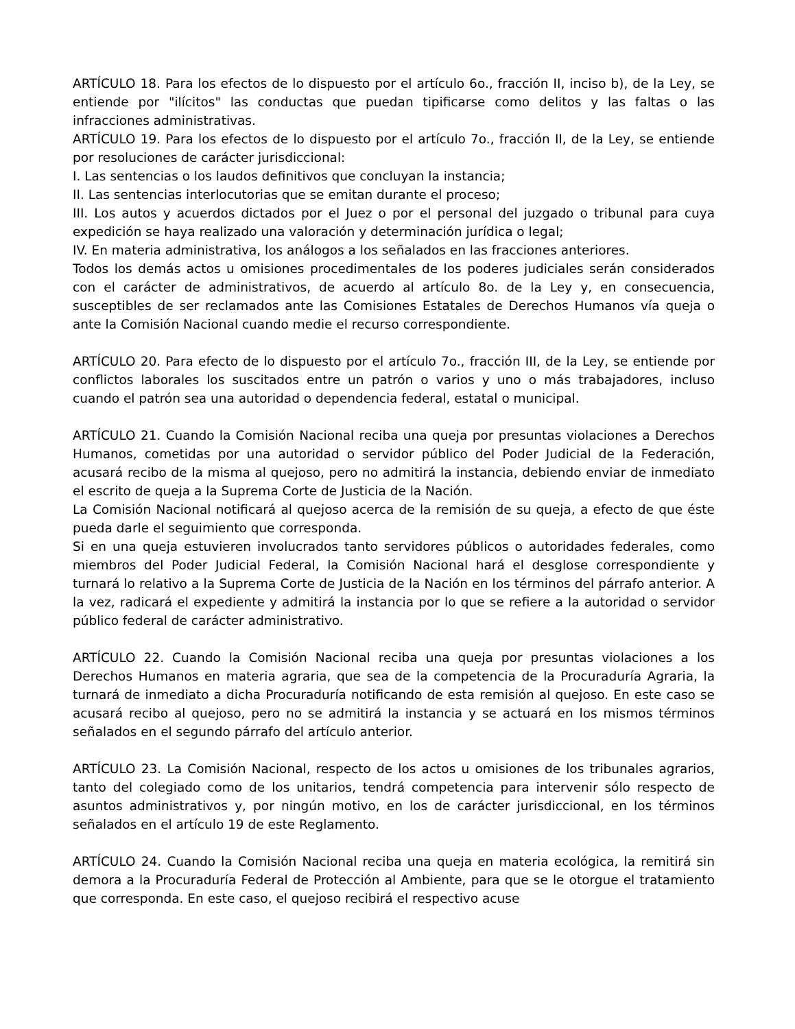ARTÍCULO 18. Para los efectos de lo dispuesto por el artículo 6o., fracción II, inciso b), de la Ley, se entiende por "ilícitos" las conductas que puedan tipificarse como delitos y las faltas o las infracciones administrativas.
ARTÍCULO 19. Para los efectos de lo dispuesto por el artículo 7o., fracción II, de la Ley, se entiende por resoluciones de carácter jurisdiccional:
I. Las sentencias o los laudos definitivos que concluyan la instancia;
II. Las sentencias interlocutorias que se emitan durante el proceso;
III. Los autos y acuerdos dictados por el Juez o por el personal del juzgado o tribunal para cuya expedición se haya realizado una valoración y determinación jurídica o legal;
IV. En materia administrativa, los análogos a los señalados en las fracciones anteriores.
Todos los demás actos u omisiones procedimentales de los poderes judiciales serán considerados con el carácter de administrativos, de acuerdo al artículo 8o. de la Ley y, en consecuencia, susceptibles de ser reclamados ante las Comisiones Estatales de Derechos Humanos vía queja o ante la Comisión Nacional cuando medie el recurso correspondiente.
ARTÍCULO 20. Para efecto de lo dispuesto por el artículo 7o., fracción III, de la Ley, se entiende por conflictos laborales los suscitados entre un patrón o varios y uno o más trabajadores, incluso cuando el patrón sea una autoridad o dependencia federal, estatal o municipal.
ARTÍCULO 21. Cuando la Comisión Nacional reciba una queja por presuntas violaciones a Derechos Humanos, cometidas por una autoridad o servidor público del Poder Judicial de la Federación, acusará recibo de la misma al quejoso, pero no admitirá la instancia, debiendo enviar de inmediato el escrito de queja a la Suprema Corte de Justicia de la Nación.
La Comisión Nacional notificará al quejoso acerca de la remisión de su queja, a efecto de que éste pueda darle el seguimiento que corresponda.
Si en una queja estuvieren involucrados tanto servidores públicos o autoridades federales, como miembros del Poder Judicial Federal, la Comisión Nacional hará el desglose correspondiente y turnará lo relativo a la Suprema Corte de Justicia de la Nación en los términos del párrafo anterior. A la vez, radicará el expediente y admitirá la instancia por lo que se refiere a la autoridad o servidor público federal de carácter administrativo.
ARTÍCULO 22. Cuando la Comisión Nacional reciba una queja por presuntas violaciones a los Derechos Humanos en materia agraria, que sea de la competencia de la Procuraduría Agraria, la turnará de inmediato a dicha Procuraduría notificando de esta remisión al quejoso. En este caso se acusará recibo al quejoso, pero no se admitirá la instancia y se actuará en los mismos términos señalados en el segundo párrafo del artículo anterior.
ARTÍCULO 23. La Comisión Nacional, respecto de los actos u omisiones de los tribunales agrarios, tanto del colegiado como de los unitarios, tendrá competencia para intervenir sólo respecto de asuntos administrativos y, por ningún motivo, en los de carácter jurisdiccional, en los términos señalados en el artículo 19 de este Reglamento.
ARTÍCULO 24. Cuando la Comisión Nacional reciba una queja en materia ecológica, la remitirá sin demora a la Procuraduría Federal de Protección al Ambiente, para que se le otorgue el tratamiento que corresponda. En este caso, el quejoso recibirá el respectivo acuse